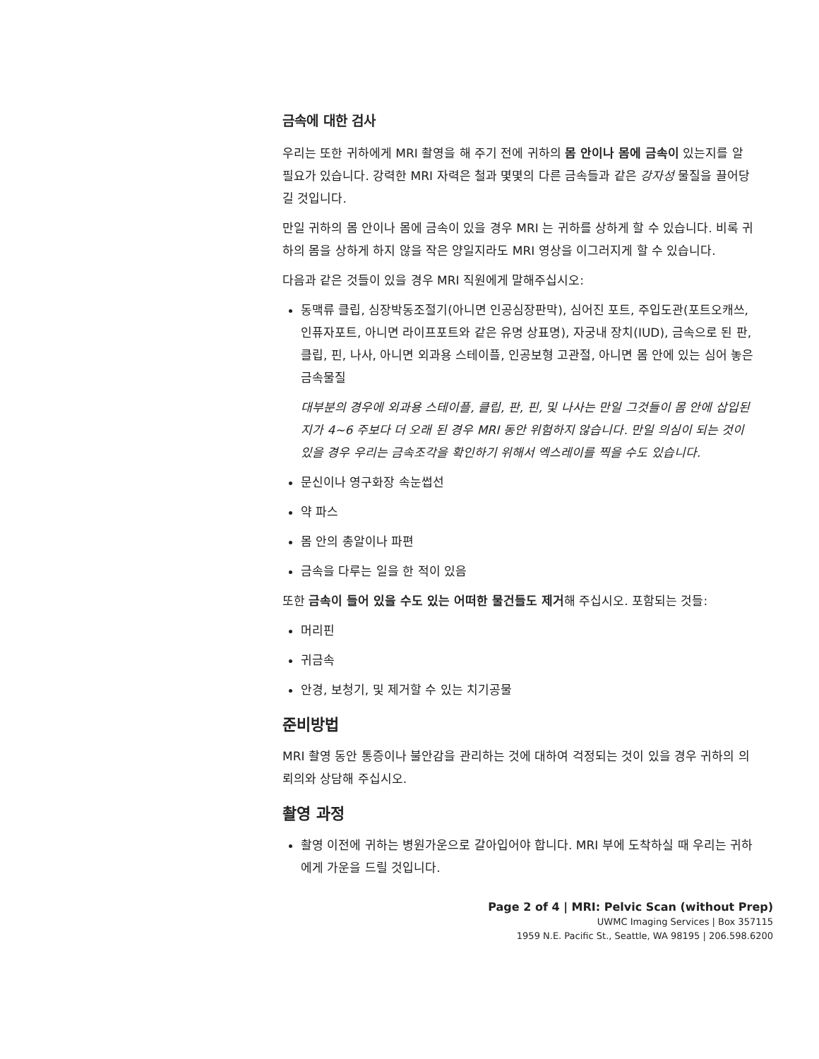금속에 대한 검사
우리는 또한 귀하에게 MRI 촬영을 해 주기 전에 귀하의 몸 안이나 몸에 금속이 있는지를 알 필요가 있습니다. 강력한 MRI 자력은 철과 몇몇의 다른 금속들과 같은 강자성 물질을 끌어당길 것입니다.
만일 귀하의 몸 안이나 몸에 금속이 있을 경우 MRI 는 귀하를 상하게 할 수 있습니다. 비록 귀하의 몸을 상하게 하지 않을 작은 양일지라도 MRI 영상을 이그러지게 할 수 있습니다.
다음과 같은 것들이 있을 경우 MRI 직원에게 말해주십시오:
동맥류 클립, 심장박동조절기(아니면 인공심장판막), 심어진 포트, 주입도관(포트오캐쓰, 인퓨자포트, 아니면 라이프포트와 같은 유명 상표명), 자궁내 장치(IUD), 금속으로 된 판, 클립, 핀, 나사, 아니면 외과용 스테이플, 인공보형 고관절, 아니면 몸 안에 있는 심어 놓은 금속물질
대부분의 경우에 외과용 스테이플, 클립, 판, 핀, 및 나사는 만일 그것들이 몸 안에 삽입된지가 4~6 주보다 더 오래 된 경우 MRI 동안 위험하지 않습니다. 만일 의심이 되는 것이 있을 경우 우리는 금속조각을 확인하기 위해서 엑스레이를 찍을 수도 있습니다.
문신이나 영구화장 속눈썹선
약 파스
몸 안의 총알이나 파편
금속을 다루는 일을 한 적이 있음
또한 금속이 들어 있을 수도 있는 어떠한 물건들도 제거해 주십시오. 포함되는 것들:
머리핀
귀금속
안경, 보청기, 및 제거할 수 있는 치기공물
준비방법
MRI 촬영 동안 통증이나 불안감을 관리하는 것에 대하여 걱정되는 것이 있을 경우 귀하의 의뢰의와 상담해 주십시오.
촬영 과정
촬영 이전에 귀하는 병원가운으로 갈아입어야 합니다. MRI 부에 도착하실 때 우리는 귀하에게 가운을 드릴 것입니다.
Page 2 of 4 | MRI: Pelvic Scan (without Prep)
UWMC Imaging Services | Box 357115
1959 N.E. Pacific St., Seattle, WA 98195 | 206.598.6200